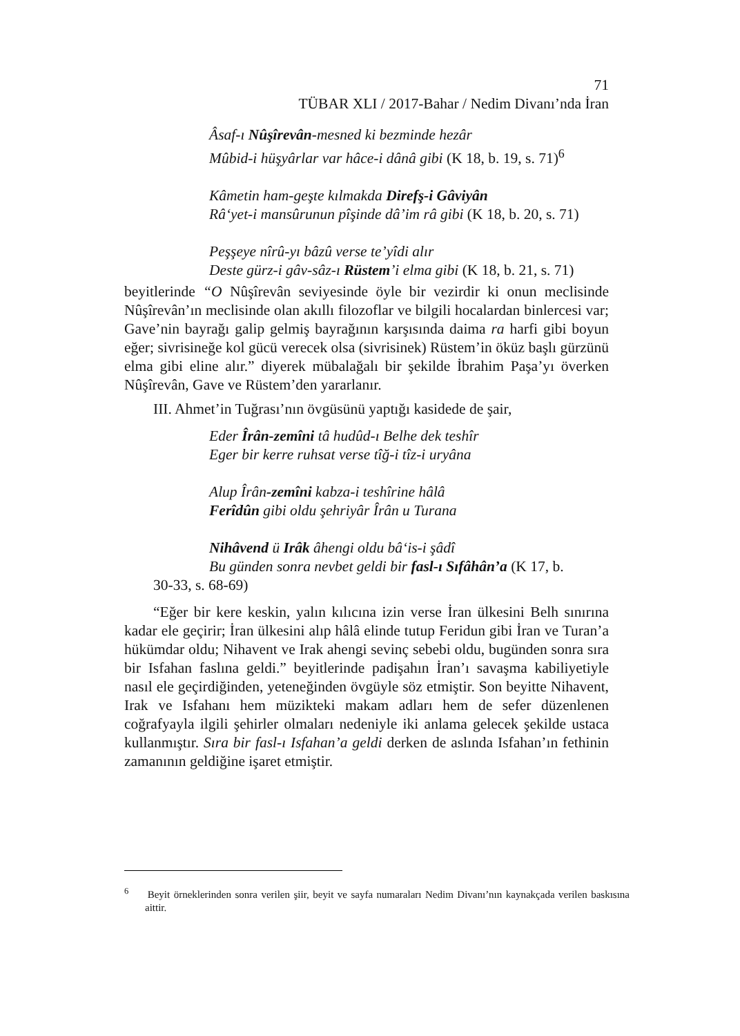71
TÜBAR XLI / 2017-Bahar / Nedim Divanı’nda İran
Âsaf-ı Nûşîrevân-mesned ki bezminde hezâr
Mûbid-i hüşyârlar var hâce-i dânâ gibi (K 18, b. 19, s. 71)<sup>6</sup>
Kâmetin ham-geşte kılmakda Direfş-i Gâviyân
Râ‘yet-i mansûrunun pîşinde dâ’im râ gibi (K 18, b. 20, s. 71)
Peşşeye nîrû-yı bâzû verse te’yîdi alır
Deste gürz-i gâv-sâz-ı Rüstem’i elma gibi (K 18, b. 21, s. 71)
beyitlerinde “O Nûşîrevân seviyesinde öyle bir vezirdir ki onun meclisinde Nûşîrevân’ın meclisinde olan akıllı filozoflar ve bilgili hocalardan binlercesi var; Gave’nin bayrağı galip gelmiş bayrağının karşısında daima ra harfi gibi boyun eğer; sivrisineğe kol gücü verecek olsa (sivrisinek) Rüstem’in öküz başlı gürzünü elma gibi eline alır.” diyerek mübalağalı bir şekilde İbrahim Paşa’yı överken Nûşîrevân, Gave ve Rüstem’den yararlanır.
III. Ahmet’in Tuğrası’nın övgüsünü yaptığı kasidede de şair,
Eder Îrân-zemîni tâ hudûd-ı Belhe dek teshîr
Eger bir kerre ruhsat verse tîğ-i tîz-i uryâna
Alup Îrân-zemîni kabza-i teshîrine hâlâ
Ferîdûn gibi oldu şehriyâr Îrân u Turana
Nihâvend ü Irâk âhengi oldu bâ‘is-i şâdî
Bu günden sonra nevbet geldi bir fasl-ı Sıfâhân’a (K 17, b.
30-33, s. 68-69)
“Eğer bir kere keskin, yalın kılıcına izin verse İran ülkesini Belh sınırına kadar ele geçirir; İran ülkesini alıp hâlâ elinde tutup Feridun gibi İran ve Turan’a hükümdar oldu; Nihavent ve Irak ahengi sevinç sebebi oldu, bugünden sonra sıra bir Isfahan faslına geldi.” beyitlerinde padişahın İran’ı savaşma kabiliyetiyle nasıl ele geçirdiğinden, yeteneğinden övgüyle söz etmiştir. Son beyitte Nihavent, Irak ve Isfahanı hem müzikteki makam adları hem de sefer düzenlenen coğrafyayla ilgili şehirler olmaları nedeniyle iki anlama gelecek şekilde ustaca kullanmıştır. Sıra bir fasl-ı Isfahan’a geldi derken de aslında Isfahan’ın fethinin zamanının geldiğine işaret etmiştir.
<sup>6</sup> Beyit örneklerinden sonra verilen şiir, beyit ve sayfa numaraları Nedim Divanı’nın kaynakçada verilen baskısına aittir.